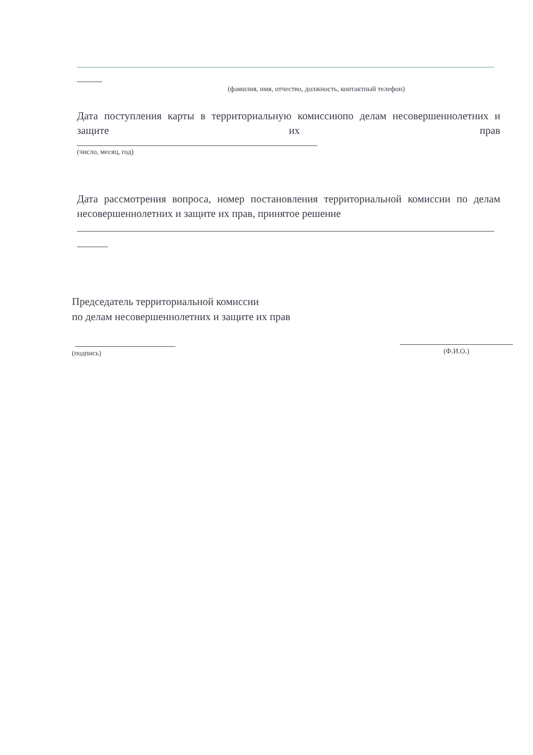(фамилия, имя, отчество, должность, контактный телефон)
Дата поступления карты в территориальную комиссиюпо делам несовершеннолетних и защите их прав
(число, месяц, год)
Дата рассмотрения вопроса, номер постановления территориальной комиссии по делам несовершеннолетних и защите их прав, принятое решение
Председатель территориальной комиссии
по делам несовершеннолетних и защите их прав
(подпись)
(Ф.И.О.)